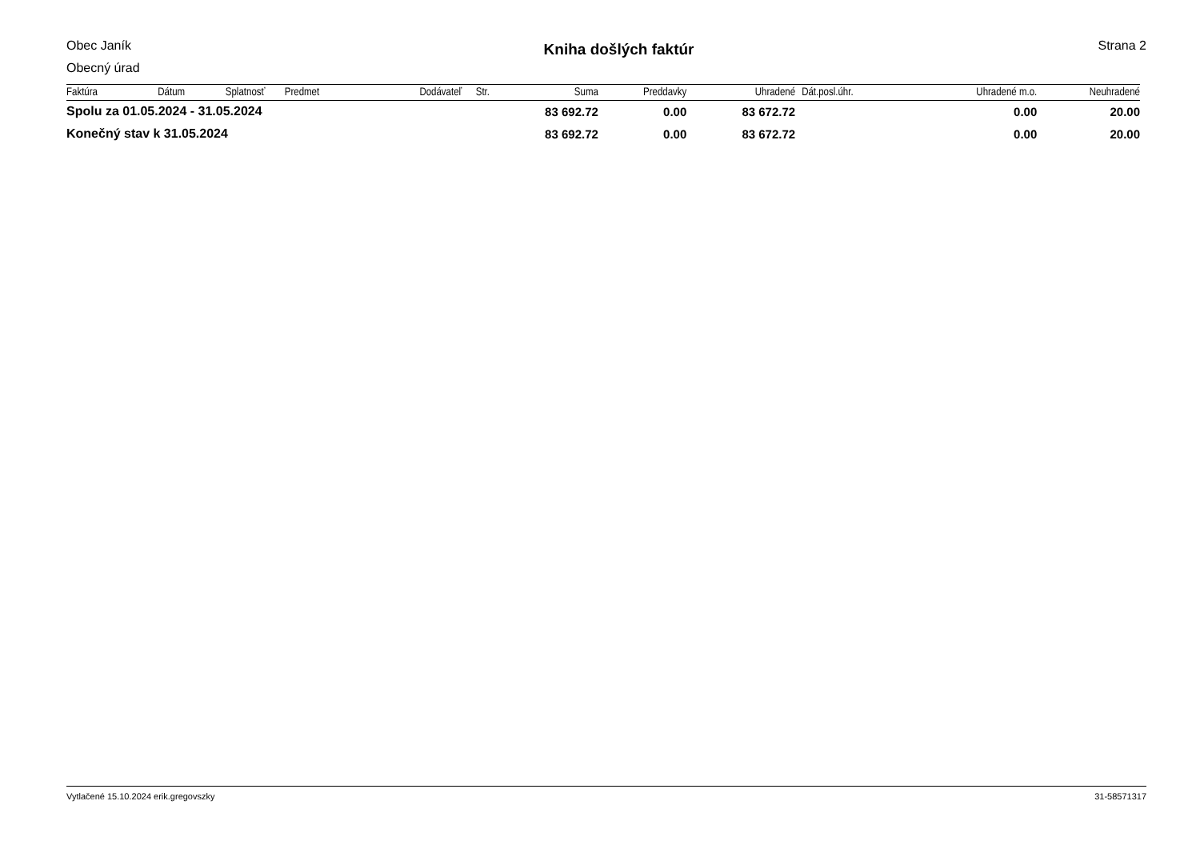Obec Janík
Obecný úrad
Kniha došlých faktúr
Strana 2
| Faktúra | Dátum | Splatnosť | Predmet | Dodávateľ | Str. | Suma | Preddavky | Uhradené | Dát.posl.úhr. | Uhradené m.o. | Neuhradené |
| --- | --- | --- | --- | --- | --- | --- | --- | --- | --- | --- | --- |
| Spolu za 01.05.2024 - 31.05.2024 | | | | | | 83 692.72 | 0.00 | 83 672.72 | | 0.00 | 20.00 |
| Konečný stav k 31.05.2024 | | | | | | 83 692.72 | 0.00 | 83 672.72 | | 0.00 | 20.00 |
Vytlačené 15.10.2024 erik.gregovszky 31-58571317